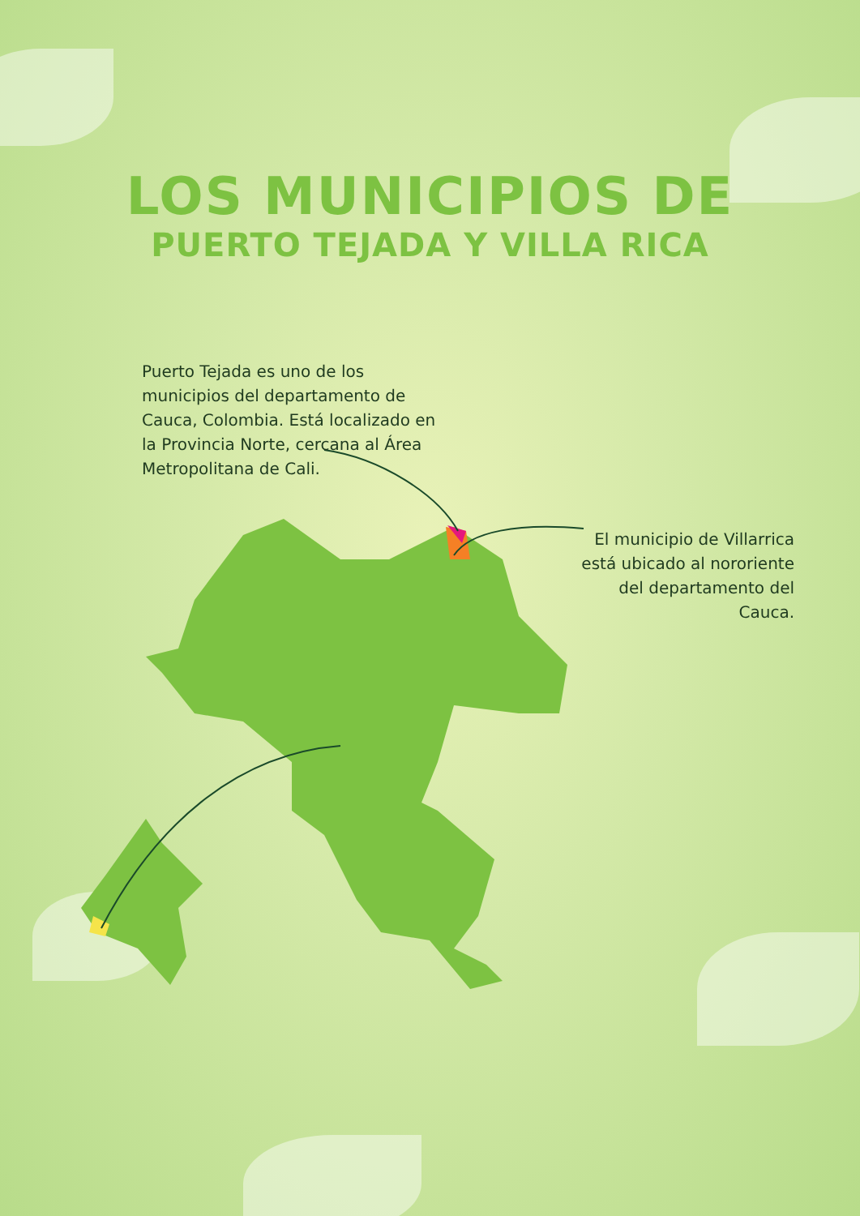LOS MUNICIPIOS DE
PUERTO TEJADA Y VILLA RICA
Puerto Tejada es uno de los municipios del departamento de Cauca, Colombia. Está localizado en la Provincia Norte, cercana al Área Metropolitana de Cali.
El municipio de Villarrica está ubicado al nororiente del departamento del Cauca.